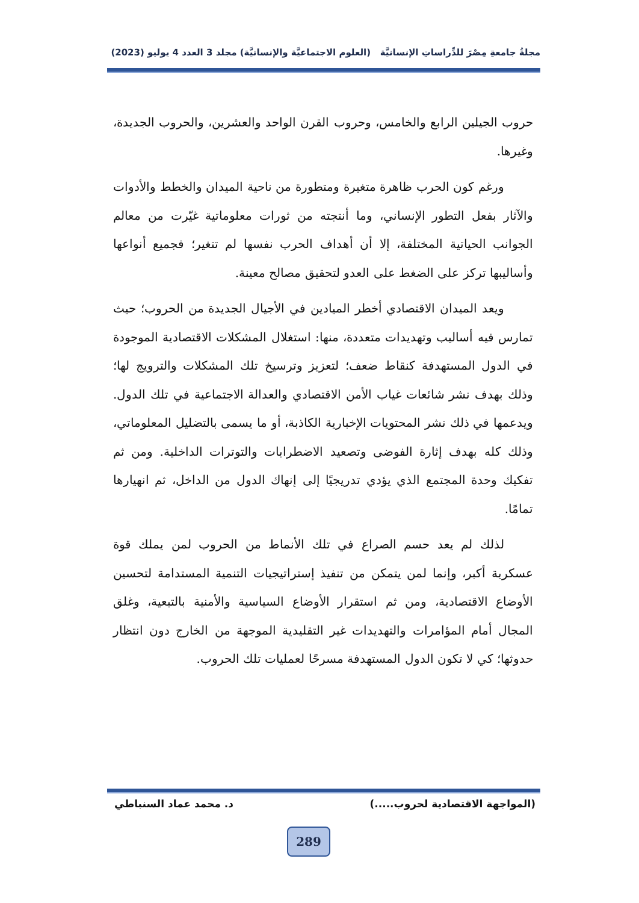مجلةُ جامعةِ مِصْرَ للدِّراساتِ الإنسانيَّة (العلوم الاجتماعيَّة والإنسانيَّة) مجلد 3 العدد 4 يوليو (2023)
حروب الجيلين الرابع والخامس، وحروب القرن الواحد والعشرين، والحروب الجديدة، وغيرها.
ورغم كون الحرب ظاهرة متغيرة ومتطورة من ناحية الميدان والخطط والأدوات والآثار بفعل التطور الإنساني، وما أنتجته من ثورات معلوماتية غيّرت من معالم الجوانب الحياتية المختلفة، إلا أن أهداف الحرب نفسها لم تتغير؛ فجميع أنواعها وأساليبها تركز على الضغط على العدو لتحقيق مصالح معينة.
ويعد الميدان الاقتصادي أخطر الميادين في الأجيال الجديدة من الحروب؛ حيث تمارس فيه أساليب وتهديدات متعددة، منها: استغلال المشكلات الاقتصادية الموجودة في الدول المستهدفة كنقاط ضعف؛ لتعزيز وترسيخ تلك المشكلات والترويج لها؛ وذلك بهدف نشر شائعات غياب الأمن الاقتصادي والعدالة الاجتماعية في تلك الدول. ويدعمها في ذلك نشر المحتويات الإخبارية الكاذبة، أو ما يسمى بالتضليل المعلوماتي، وذلك كله بهدف إثارة الفوضى وتصعيد الاضطرابات والتوترات الداخلية. ومن ثم تفكيك وحدة المجتمع الذي يؤدي تدريجيًا إلى إنهاك الدول من الداخل، ثم انهيارها تمامًا.
لذلك لم يعد حسم الصراع في تلك الأنماط من الحروب لمن يملك قوة عسكرية أكبر، وإنما لمن يتمكن من تنفيذ إستراتيجيات التنمية المستدامة لتحسين الأوضاع الاقتصادية، ومن ثم استقرار الأوضاع السياسية والأمنية بالتبعية، وغلق المجال أمام المؤامرات والتهديدات غير التقليدية الموجهة من الخارج دون انتظار حدوثها؛ كي لا تكون الدول المستهدفة مسرحًا لعمليات تلك الحروب.
(المواجهة الاقتصادية لحروب.....) د. محمد عماد السنباطي
289